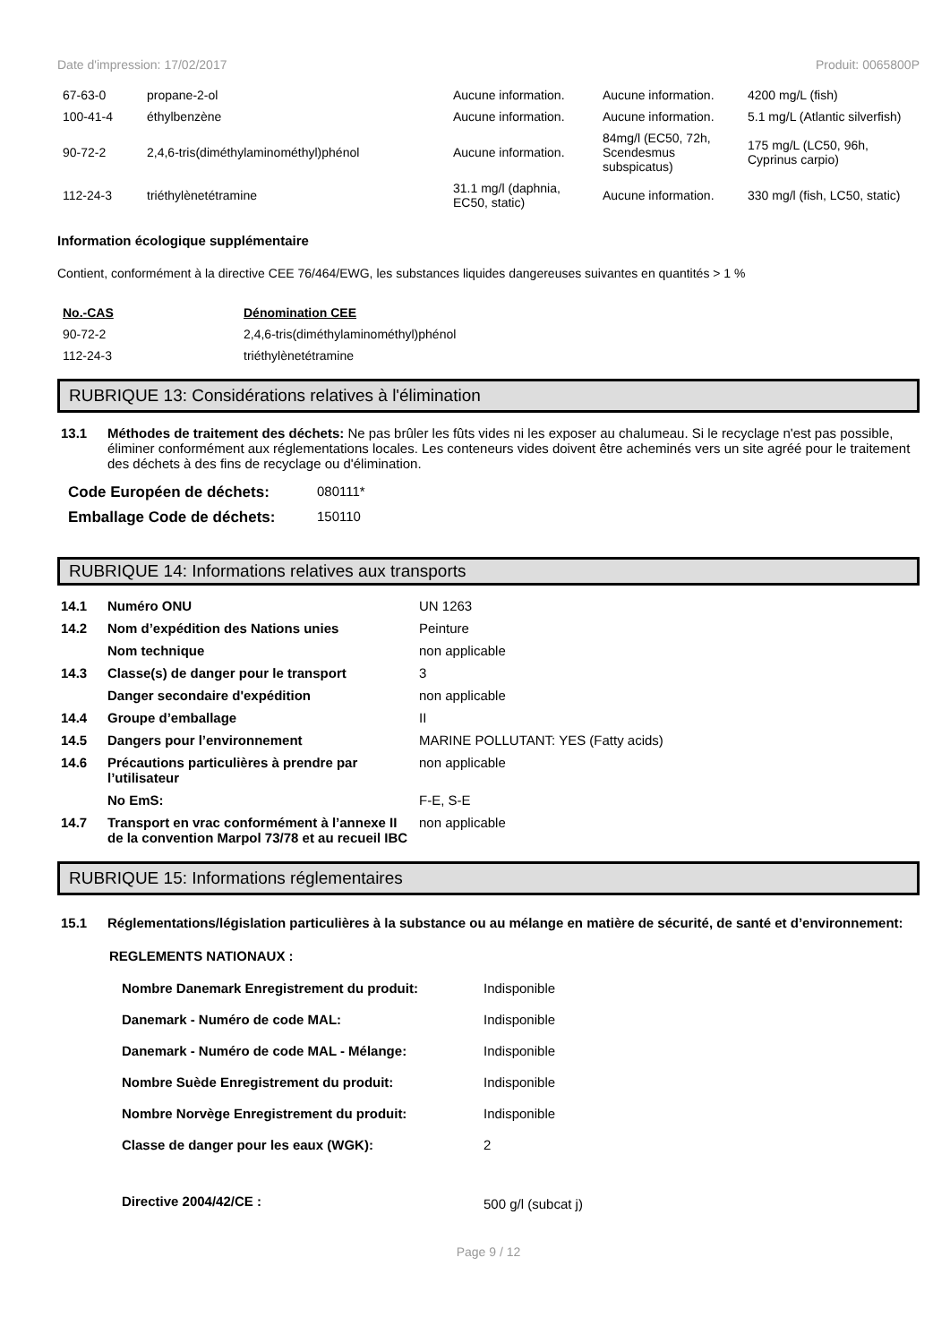Date d'impression: 17/02/2017 Produit: 0065800P
| 67-63-0 | propane-2-ol | Aucune information. | Aucune information. | 4200 mg/L (fish) |
| 100-41-4 | éthylbenzène | Aucune information. | Aucune information. | 5.1 mg/L (Atlantic silverfish) |
| 90-72-2 | 2,4,6-tris(diméthylaminométhyl)phénol | Aucune information. | 84mg/l (EC50, 72h, Scendesmus subspicatus) | 175 mg/L (LC50, 96h, Cyprinus carpio) |
| 112-24-3 | triéthylènetétramine | 31.1 mg/l (daphnia, EC50, static) | Aucune information. | 330 mg/l (fish, LC50, static) |
Information écologique supplémentaire
Contient, conformément à la directive CEE 76/464/EWG, les substances liquides dangereuses suivantes en quantités > 1 %
| No.-CAS | Dénomination CEE |
| --- | --- |
| 90-72-2 | 2,4,6-tris(diméthylaminométhyl)phénol |
| 112-24-3 | triéthylènetétramine |
RUBRIQUE 13: Considérations relatives à l'élimination
| 13.1 | Méthodes de traitement des déchets: Ne pas brûler les fûts vides ni les exposer au chalumeau. Si le recyclage n'est pas possible, éliminer conformément aux réglementations locales. Les conteneurs vides doivent être acheminés vers un site agréé pour le traitement des déchets à des fins de recyclage ou d'élimination. |
| Code Européen de déchets: | 080111* |
| Emballage Code de déchets: | 150110 |
RUBRIQUE 14: Informations relatives aux transports
| 14.1 | Numéro ONU | UN 1263 |
| 14.2 | Nom d’expédition des Nations unies | Peinture |
| | Nom technique | non applicable |
| 14.3 | Classe(s) de danger pour le transport | 3 |
| | Danger secondaire d'expédition | non applicable |
| 14.4 | Groupe d’emballage | II |
| 14.5 | Dangers pour l’environnement | MARINE POLLUTANT: YES (Fatty acids) |
| 14.6 | Précautions particulières à prendre par l’utilisateur | non applicable |
| | No EmS: | F-E, S-E |
| 14.7 | Transport en vrac conformément à l’annexe II de la convention Marpol 73/78 et au recueil IBC | non applicable |
RUBRIQUE 15: Informations réglementaires
| 15.1 | Réglementations/législation particulières à la substance ou au mélange en matière de sécurité, de santé et d’environnement: |
REGLEMENTS NATIONAUX :
| Nombre Danemark Enregistrement du produit: | Indisponible |
| Danemark - Numéro de code MAL: | Indisponible |
| Danemark - Numéro de code MAL - Mélange: | Indisponible |
| Nombre Suède Enregistrement du produit: | Indisponible |
| Nombre Norvège Enregistrement du produit: | Indisponible |
| Classe de danger pour les eaux (WGK): | 2 |
| Directive 2004/42/CE : | 500 g/l (subcat j) |
Page 9 / 12